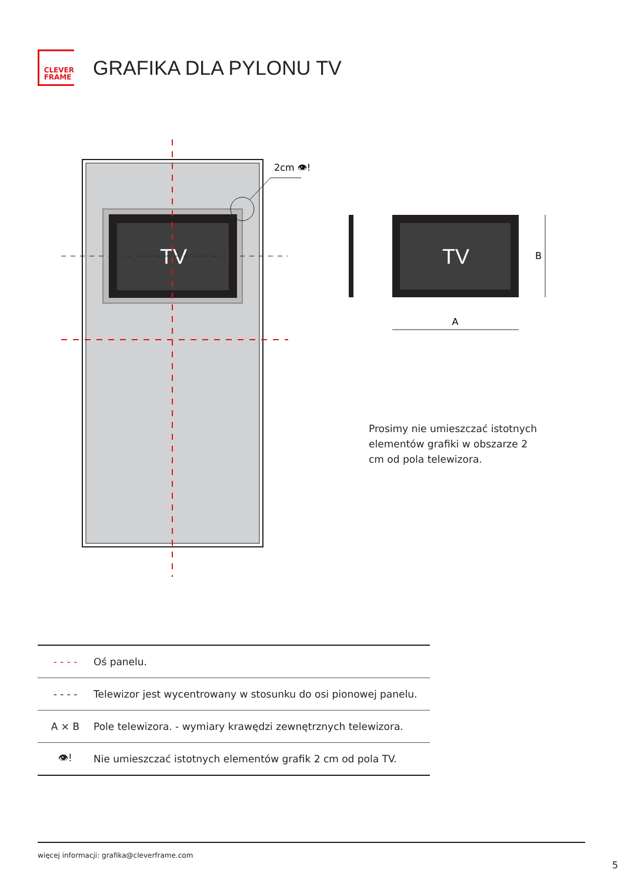CLEVER
FRAME
GRAFIKA DLA PYLONU TV
TV
2cm 👁!
TV
A
B
Prosimy nie umieszczać istotnych elementów grafiki w obszarze 2 cm od pola telewizora.
| - - - - | Oś panelu. |
| - - - - | Telewizor jest wycentrowany w stosunku do osi pionowej panelu. |
| A × B | Pole telewizora. - wymiary krawędzi zewnętrznych telewizora. |
| 👁! | Nie umieszczać istotnych elementów grafik 2 cm od pola TV. |
więcej informacji: grafika@cleverframe.com
5